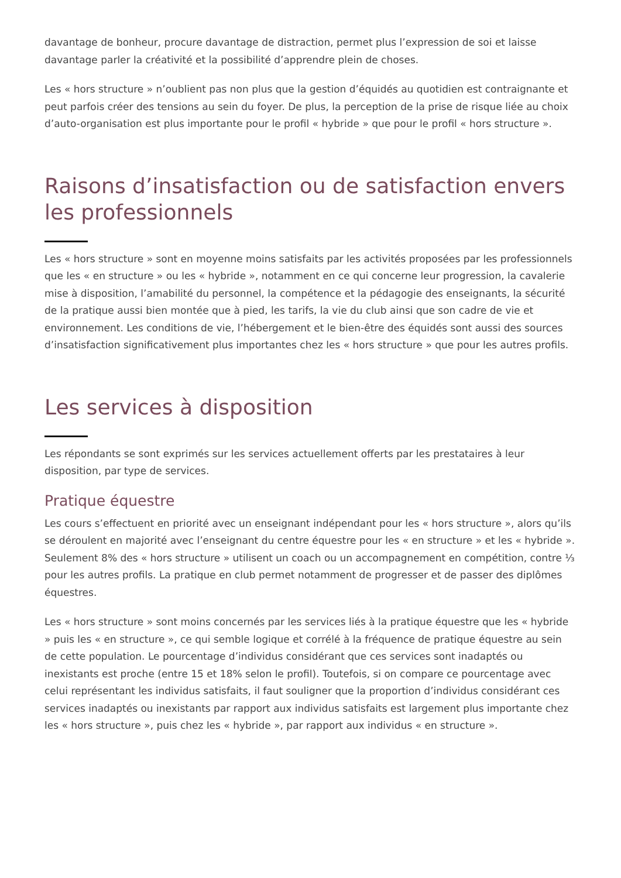davantage de bonheur, procure davantage de distraction, permet plus l’expression de soi et laisse davantage parler la créativité et la possibilité d’apprendre plein de choses.
Les « hors structure » n’oublient pas non plus que la gestion d’équidés au quotidien est contraignante et peut parfois créer des tensions au sein du foyer. De plus, la perception de la prise de risque liée au choix d’auto-organisation est plus importante pour le profil « hybride » que pour le profil « hors structure ».
Raisons d’insatisfaction ou de satisfaction envers les professionnels
Les « hors structure » sont en moyenne moins satisfaits par les activités proposées par les professionnels que les « en structure » ou les « hybride », notamment en ce qui concerne leur progression, la cavalerie mise à disposition, l’amabilité du personnel, la compétence et la pédagogie des enseignants, la sécurité de la pratique aussi bien montée que à pied, les tarifs, la vie du club ainsi que son cadre de vie et environnement. Les conditions de vie, l’hébergement et le bien-être des équidés sont aussi des sources d’insatisfaction significativement plus importantes chez les « hors structure » que pour les autres profils.
Les services à disposition
Les répondants se sont exprimés sur les services actuellement offerts par les prestataires à leur disposition, par type de services.
Pratique équestre
Les cours s’effectuent en priorité avec un enseignant indépendant pour les « hors structure », alors qu’ils se déroulent en majorité avec l’enseignant du centre équestre pour les « en structure » et les « hybride ». Seulement 8% des « hors structure » utilisent un coach ou un accompagnement en compétition, contre ⅓ pour les autres profils. La pratique en club permet notamment de progresser et de passer des diplômes équestres.
Les « hors structure » sont moins concernés par les services liés à la pratique équestre que les « hybride » puis les « en structure », ce qui semble logique et corrélé à la fréquence de pratique équestre au sein de cette population. Le pourcentage d’individus considérant que ces services sont inadaptés ou inexistants est proche (entre 15 et 18% selon le profil). Toutefois, si on compare ce pourcentage avec celui représentant les individus satisfaits, il faut souligner que la proportion d’individus considérant ces services inadaptés ou inexistants par rapport aux individus satisfaits est largement plus importante chez les « hors structure », puis chez les « hybride », par rapport aux individus « en structure ».